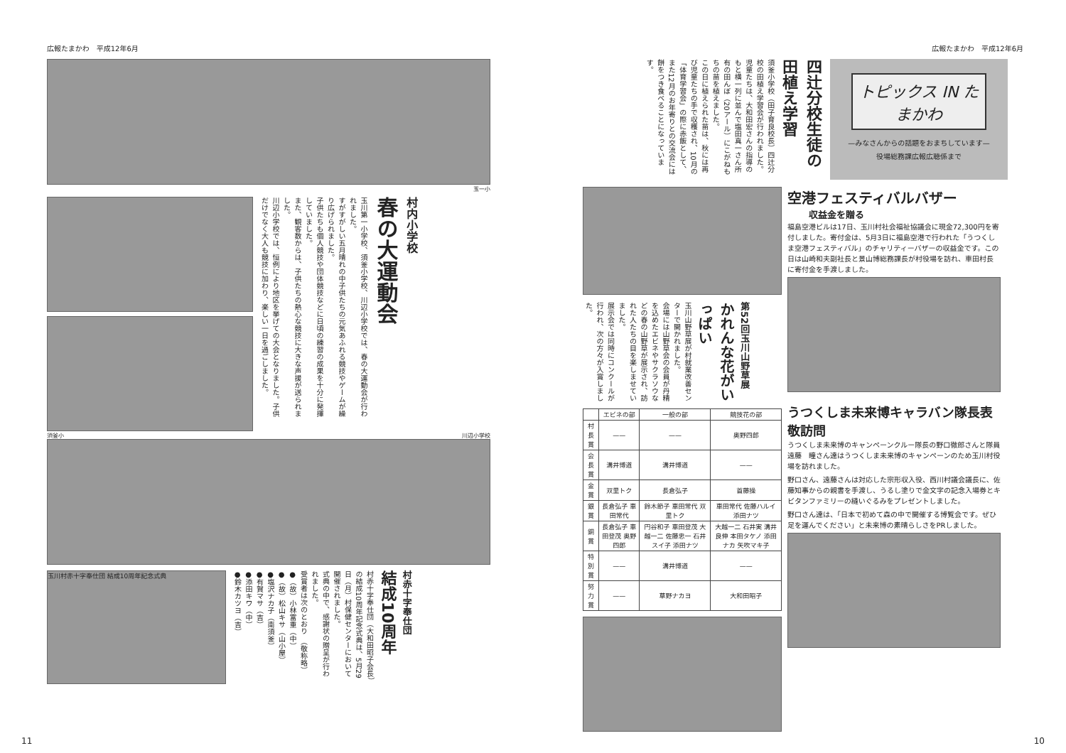広報たまかわ　平成12年6月
玉一小
須釜小
村内小学校
春の大運動会
玉川第一小学校、須釜小学校、川辺小学校では、春の大運動会が行われました。
すがすがしい五月晴れの中子供たちの元気あふれる競技やゲームが繰り広げられました。
子供たちも個人競技や団体競技などに日頃の練習の成果を十分に発揮していました。
また、観客数からは、子供たちの熱心な競技に大きな声援が送られました。
川辺小学校では、恒例により地区を挙げての大会となりました。子供だけでなく大人も競技に加わり、楽しい一日を過ごしました。
川辺小学校
玉川村赤十字奉仕団 結成10周年記念式典
村赤十字奉仕団
結成10周年
村赤十字奉仕団（大和田昭子会長）の結成10周年記念式典は、5月29日（月）村保健センターにおいて開催されました。
式典の中で、感謝状の贈呈が行われました。
受賞者は次のとおり　（敬称略）
●（故）小林富重（中）
●（故）松山キサ（山小屋）
●塩沢ナカ子（南須釜）
●有賀マサ（吉）
●添田キワ（中）
●鈴木カツヨ（吉）
11
広報たまかわ　平成12年6月
四辻分校生徒の田植え学習
須釜小学校（田子育良校長）四辻分校の田植え学習会が行われました。
児童たちは、大和田宏さんの指導のもと横一列に並んで塩田真一さん所有の田んぼ（20アール）にこがねもちの苗を植えました。
この日に植えられた苗は、秋には再び児童たちの手で収穫され、10月の「体育学習会」の際に赤飯として、また12月のお年寄りとの交流会には餅をつき食べることになっています。
トピックス IN たまかわ
—みなさんからの話題をおまちしています—
役場総務課広報広聴係まで
第52回玉川山野草展
かれんな花がいっぱい
玉川山野草展が村就業改善センターで開かれました。
会場には山野草会の会員が丹精を込めたエビネやサクラソウなどの春の山野草が展示され、訪れた人たちの目を楽しませていました。
展示会では同時にコンクールが行われ、次の方々が入賞しました。
| | エビネの部 | 一般の部 | 競技花の部 |
| --- | --- | --- | --- |
| 村長賞 | —— | —— | 奥野四郎 |
| 会長賞 | 溝井博道 | 溝井博道 | —— |
| 金賞 | 双里トク | 長倉弘子 | 首藤操 |
| 銀賞 | 長倉弘子 車田常代 | 鈴木節子 車田常代 双里トク | 車田常代 佐藤ハルイ 添田ナツ |
| 銅賞 | 長倉弘子 車田登茂 奥野四郎 | 円谷和子 車田登茂 大越一二 佐藤忠一 石井スイ子 添田ナツ | 大越一二 石井実 溝井良伸 本田タケノ 添田ナカ 矢吹マキ子 |
| 特別賞 | —— | 溝井博道 | —— |
| 努力賞 | —— | 草野ナカヨ | 大和田昭子 |
空港フェスティバルバザー
収益金を贈る
福島空港ビルは17日、玉川村社会福祉協議会に現金72,300円を寄付しました。寄付金は、5月3日に福島空港で行われた「うつくしま空港フェスティバル」のチャリティーバザーの収益金です。この日は山崎和夫副社長と景山博総務課長が村役場を訪れ、車田村長に寄付金を手渡しました。
うつくしま未来博キャラバン隊長表敬訪問
うつくしま未来博のキャンペーンクルー隊長の野口徹郎さんと隊員遠藤　瞳さん達はうつくしま未来博のキャンペーンのため玉川村役場を訪れました。
野口さん、遠藤さんは対応した宗形収入役、西川村議会議長に、佐藤知事からの親書を手渡し、うるし塗りで金文字の記念入場券とキビタンファミリーの縫いぐるみをプレゼントしました。
野口さん達は、「日本で初めて森の中で開催する博覧会です。ぜひ足を運んでください」と未来博の素晴らしさをPRしました。
10